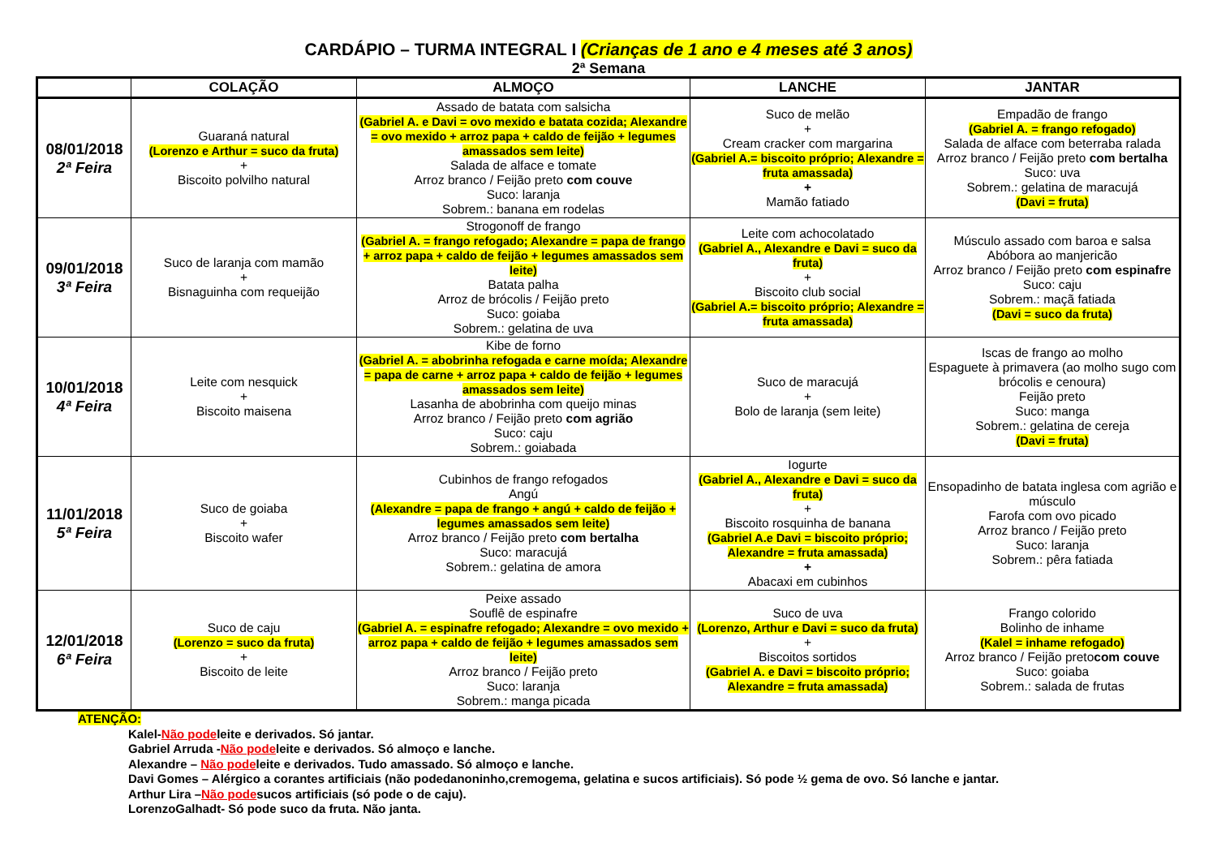CARDÁPIO – TURMA INTEGRAL I (Crianças de 1 ano e 4 meses até 3 anos)
2ª Semana
| | COLAÇÃO | ALMOÇO | LANCHE | JANTAR |
| --- | --- | --- | --- | --- |
| 08/01/2018 2ª Feira | Guaraná natural (Lorenzo e Arthur = suco da fruta) + Biscoito polvilho natural | Assado de batata com salsicha (Gabriel A. e Davi = ovo mexido e batata cozida; Alexandre = ovo mexido + arroz papa + caldo de feijão + legumes amassados sem leite) Salada de alface e tomate Arroz branco / Feijão preto com couve Suco: laranja Sobrem.: banana em rodelas | Suco de melão + Cream cracker com margarina (Gabriel A.= biscoito próprio; Alexandre = fruta amassada) + Mamão fatiado | Empadão de frango (Gabriel A. = frango refogado) Salada de alface com beterraba ralada Arroz branco / Feijão preto com bertalha Suco: uva Sobrem.: gelatina de maracujá (Davi = fruta) |
| 09/01/2018 3ª Feira | Suco de laranja com mamão + Bisnaguinha com requeijão | Strogonoff de frango (Gabriel A. = frango refogado; Alexandre = papa de frango + arroz papa + caldo de feijão + legumes amassados sem leite) Batata palha Arroz de brócolis / Feijão preto Suco: goiaba Sobrem.: gelatina de uva | Leite com achocolatado (Gabriel A., Alexandre e Davi = suco da fruta) + Biscoito club social (Gabriel A.= biscoito próprio; Alexandre = fruta amassada) | Músculo assado com baroa e salsa Abóbora ao manjericão Arroz branco / Feijão preto com espinafre Suco: caju Sobrem.: maçã fatiada (Davi = suco da fruta) |
| 10/01/2018 4ª Feira | Leite com nesquick + Biscoito maisena | Kibe de forno (Gabriel A. = abobrinha refogada e carne moída; Alexandre = papa de carne + arroz papa + caldo de feijão + legumes amassados sem leite) Lasanha de abobrinha com queijo minas Arroz branco / Feijão preto com agrião Suco: caju Sobrem.: goiabada | Suco de maracujá + Bolo de laranja (sem leite) | Iscas de frango ao molho Espaguete à primavera (ao molho sugo com brócolis e cenoura) Feijão preto Suco: manga Sobrem.: gelatina de cereja (Davi = fruta) |
| 11/01/2018 5ª Feira | Suco de goiaba + Biscoito wafer | Cubinhos de frango refogados Angú (Alexandre = papa de frango + angú + caldo de feijão + legumes amassados sem leite) Arroz branco / Feijão preto com bertalha Suco: maracujá Sobrem.: gelatina de amora | Iogurte (Gabriel A., Alexandre e Davi = suco da fruta) + Biscoito rosquinha de banana (Gabriel A.e Davi = biscoito próprio; Alexandre = fruta amassada) + Abacaxi em cubinhos | Ensopadinho de batata inglesa com agrião e músculo Farofa com ovo picado Arroz branco / Feijão preto Suco: laranja Sobrem.: pêra fatiada |
| 12/01/2018 6ª Feira | Suco de caju (Lorenzo = suco da fruta) + Biscoito de leite | Peixe assado Souflê de espinafre (Gabriel A. = espinafre refogado; Alexandre = ovo mexido + arroz papa + caldo de feijão + legumes amassados sem leite) Arroz branco / Feijão preto Suco: laranja Sobrem.: manga picada | Suco de uva (Lorenzo, Arthur e Davi = suco da fruta) + Biscoitos sortidos (Gabriel A. e Davi = biscoito próprio; Alexandre = fruta amassada) | Frango colorido Bolinho de inhame (Kalel = inhame refogado) Arroz branco / Feijão preto com couve Suco: goiaba Sobrem.: salada de frutas |
ATENÇÃO:
Kalel-Não podeleite e derivados. Só jantar.
Gabriel Arruda -Não podeleite e derivados. Só almoço e lanche.
Alexandre – Não podeleite e derivados. Tudo amassado. Só almoço e lanche.
Davi Gomes – Alérgico a corantes artificiais (não podedanoninho,cremogema, gelatina e sucos artificiais). Só pode ½ gema de ovo. Só lanche e jantar.
Arthur Lira –Não podesucos artificiais (só pode o de caju).
LorenzoGalhadt- Só pode suco da fruta. Não janta.